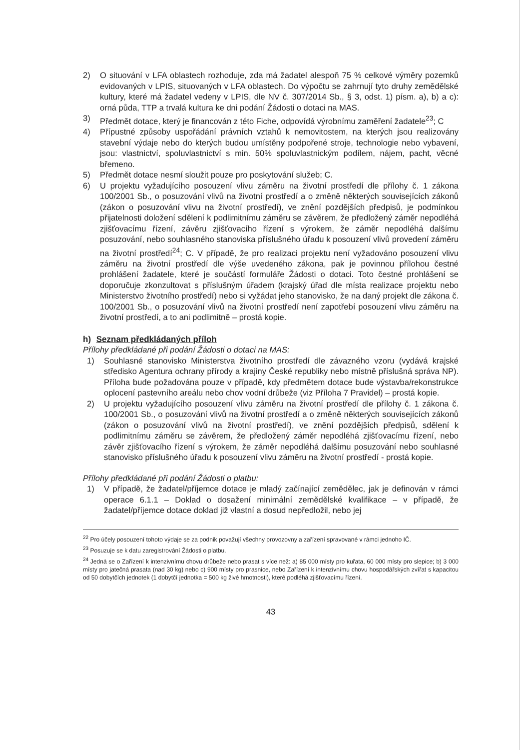2) O situování v LFA oblastech rozhoduje, zda má žadatel alespoň 75 % celkové výměry pozemků evidovaných v LPIS, situovaných v LFA oblastech. Do výpočtu se zahrnují tyto druhy zemědělské kultury, které má žadatel vedeny v LPIS, dle NV č. 307/2014 Sb., § 3, odst. 1) písm. a), b) a c): orná půda, TTP a trvalá kultura ke dni podání Žádosti o dotaci na MAS.
3) Předmět dotace, který je financován z této Fiche, odpovídá výrobnímu zaměření žadatele<sup>23</sup>; C
4) Přípustné způsoby uspořádání právních vztahů k nemovitostem, na kterých jsou realizovány stavební výdaje nebo do kterých budou umístěny podpořené stroje, technologie nebo vybavení, jsou: vlastnictví, spoluvlastnictví s min. 50% spoluvlastnickým podílem, nájem, pacht, věcné břemeno.
5) Předmět dotace nesmí sloužit pouze pro poskytování služeb; C.
6) U projektu vyžadujícího posouzení vlivu záměru na životní prostředí dle přílohy č. 1 zákona 100/2001 Sb., o posuzování vlivů na životní prostředí a o změně některých souvisejících zákonů (zákon o posuzování vlivu na životní prostředí), ve znění pozdějších předpisů, je podmínkou přijatelnosti doložení sdělení k podlimitnímu záměru se závěrem, že předložený záměr nepodléhá zjišťovacímu řízení, závěru zjišťovacího řízení s výrokem, že záměr nepodléhá dalšímu posuzování, nebo souhlasného stanoviska příslušného úřadu k posouzení vlivů provedení záměru na životní prostředí<sup>24</sup>; C. V případě, že pro realizaci projektu není vyžadováno posouzení vlivu záměru na životní prostředí dle výše uvedeného zákona, pak je povinnou přílohou čestné prohlášení žadatele, které je součástí formuláře Žádosti o dotaci. Toto čestné prohlášení se doporučuje zkonzultovat s příslušným úřadem (krajský úřad dle místa realizace projektu nebo Ministerstvo životního prostředí) nebo si vyžádat jeho stanovisko, že na daný projekt dle zákona č. 100/2001 Sb., o posuzování vlivů na životní prostředí není zapotřebí posouzení vlivu záměru na životní prostředí, a to ani podlimitně – prostá kopie.
h) Seznam předkládaných příloh
Přílohy předkládané při podání Žádosti o dotaci na MAS:
1) Souhlasné stanovisko Ministerstva životního prostředí dle závazného vzoru (vydává krajské středisko Agentura ochrany přírody a krajiny České republiky nebo místně příslušná správa NP). Příloha bude požadována pouze v případě, kdy předmětem dotace bude výstavba/rekonstrukce oplocení pastevního areálu nebo chov vodní drůbeže (viz Příloha 7 Pravidel) – prostá kopie.
2) U projektu vyžadujícího posouzení vlivu záměru na životní prostředí dle přílohy č. 1 zákona č. 100/2001 Sb., o posuzování vlivů na životní prostředí a o změně některých souvisejících zákonů (zákon o posuzování vlivů na životní prostředí), ve znění pozdějších předpisů, sdělení k podlimitnímu záměru se závěrem, že předložený záměr nepodléhá zjišťovacímu řízení, nebo závěr zjišťovacího řízení s výrokem, že záměr nepodléhá dalšímu posuzování nebo souhlasné stanovisko příslušného úřadu k posouzení vlivu záměru na životní prostředí - prostá kopie.
Přílohy předkládané při podání Žádosti o platbu:
1) V případě, že žadatel/příjemce dotace je mladý začínající zemědělec, jak je definován v rámci operace 6.1.1 – Doklad o dosažení minimální zemědělské kvalifikace – v případě, že žadatel/příjemce dotace doklad již vlastní a dosud nepředložil, nebo jej
<sup>22</sup> Pro účely posouzení tohoto výdaje se za podnik považují všechny provozovny a zařízení spravované v rámci jednoho IČ.
<sup>23</sup> Posuzuje se k datu zaregistrování Žádosti o platbu.
<sup>24</sup> Jedná se o Zařízení k intenzivnímu chovu drůbeže nebo prasat s více než: a) 85 000 místy pro kuřata, 60 000 místy pro slepice; b) 3 000 místy pro jatečná prasata (nad 30 kg) nebo c) 900 místy pro prasnice, nebo Zařízení k intenzivnímu chovu hospodářských zvířat s kapacitou od 50 dobytčích jednotek (1 dobytčí jednotka = 500 kg živé hmotnosti), které podléhá zjišťovacímu řízení.
43